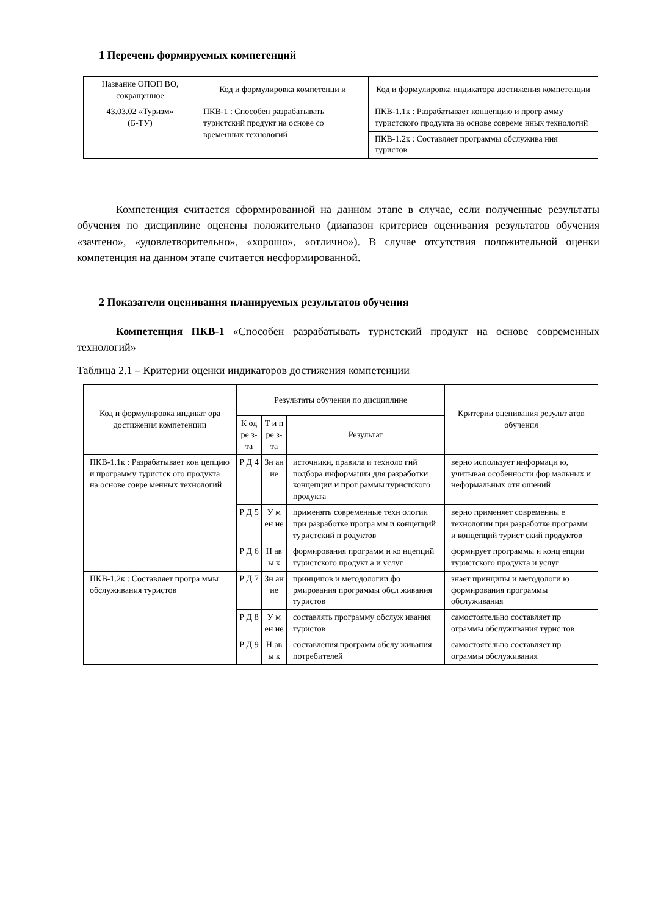1 Перечень формируемых компетенций
| Название ОПОП ВО, сокращенное | Код и формулировка компетенци и | Код и формулировка индикатора достижения компетенции |
| --- | --- | --- |
| 43.03.02 «Туризм» (Б-ТУ) | ПКВ-1 : Способен разрабатывать туристский продукт на основе со временных технологий | ПКВ-1.1к : Разрабатывает концепцию и прогр амму туристского продукта на основе совреме нных технологий |
| | | ПКВ-1.2к : Составляет программы обслужива ния туристов |
Компетенция считается сформированной на данном этапе в случае, если полученные результаты обучения по дисциплине оценены положительно (диапазон критериев оценивания результатов обучения «зачтено», «удовлетворительно», «хорошо», «отлично»). В случае отсутствия положительной оценки компетенция на данном этапе считается несформированной.
2 Показатели оценивания планируемых результатов обучения
Компетенция ПКВ-1 «Способен разрабатывать туристский продукт на основе современных технологий»
Таблица 2.1 – Критерии оценки индикаторов достижения компетенции
| Код и формулировка индикат ора достижения компетенции | Результаты обучения по дисциплине | | | Критерии оценивания результ атов обучения |
| --- | --- | --- | --- | --- |
| | К од ре з- та | Т и п ре з- та | Результат | |
| ПКВ-1.1к : Разрабатывает кон цепцию и программу туристск ого продукта на основе совре менных технологий | Р Д 4 | Зн ан ие | источники, правила и техноло гий подбора информации для разработки концепции и прог раммы туристского продукта | верно использует информаци ю, учитывая особенности фор мальных и неформальных отн ошений |
| | Р Д 5 | У м ен ие | применять современные техн ологии при разработке програ мм и концепций туристский п родуктов | верно применяет современны е технологии при разработке программ и концепций турист ский продуктов |
| | Р Д 6 | Н ав ы к | формирования программ и ко нцепций туристского продукт а и услуг | формирует программы и конц епции туристского продукта и услуг |
| ПКВ-1.2к : Составляет програ ммы обслуживания туристов | Р Д 7 | Зн ан ие | принципов и методологии фо рмирования программы обсл живания туристов | знает принципы и методологи ю формирования программы обслуживания |
| | Р Д 8 | У м ен ие | составлять программу обслуж ивания туристов | самостоятельно составляет пр ограммы обслуживания турис тов |
| | Р Д 9 | Н ав ы к | составления программ обслу живания потребителей | самостоятельно составляет пр ограммы обслуживания |